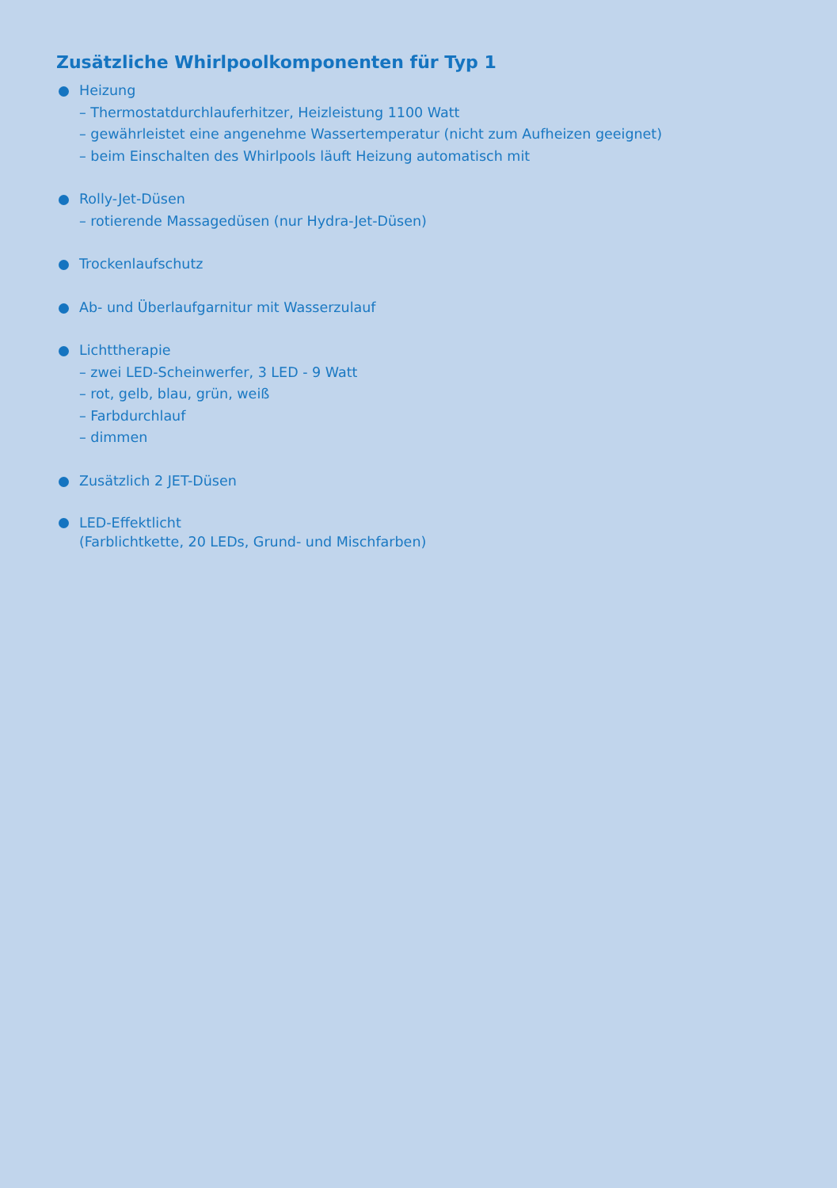Zusätzliche Whirlpoolkomponenten für Typ 1
Heizung
– Thermostatdurchlauferhitzer, Heizleistung 1100 Watt
– gewährleistet eine angenehme Wassertemperatur (nicht zum Aufheizen geeignet)
– beim Einschalten des Whirlpools läuft Heizung automatisch mit
Rolly-Jet-Düsen
– rotierende Massagedüsen (nur Hydra-Jet-Düsen)
Trockenlaufschutz
Ab- und Überlaufgarnitur mit Wasserzulauf
Lichttherapie
– zwei LED-Scheinwerfer, 3 LED - 9 Watt
– rot, gelb, blau, grün, weiß
– Farbdurchlauf
– dimmen
Zusätzlich 2 JET-Düsen
LED-Effektlicht
(Farblichtkette, 20 LEDs, Grund- und Mischfarben)